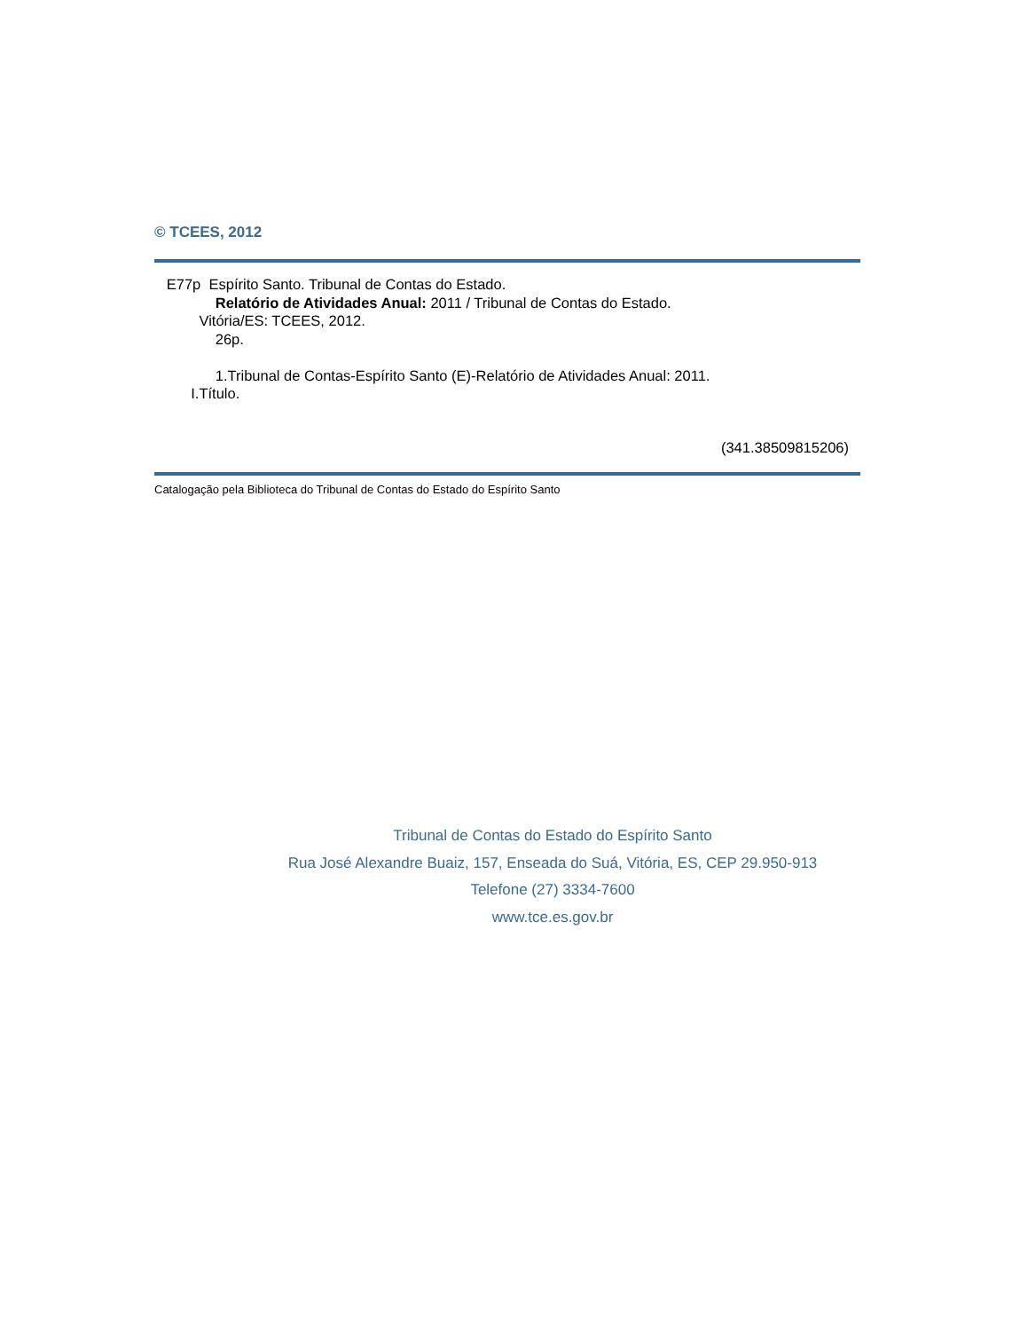© TCEES, 2012
E77p Espírito Santo. Tribunal de Contas do Estado.
Relatório de Atividades Anual: 2011 / Tribunal de Contas do Estado.
Vitória/ES: TCEES, 2012.
26p.
1.Tribunal de Contas-Espírito Santo (E)-Relatório de Atividades Anual: 2011.
I.Título.
(341.38509815206)
Catalogação pela Biblioteca do Tribunal de Contas do Estado do Espírito Santo
Tribunal de Contas do Estado do Espírito Santo
Rua José Alexandre Buaiz, 157, Enseada do Suá, Vitória, ES, CEP 29.950-913
Telefone (27) 3334-7600
www.tce.es.gov.br